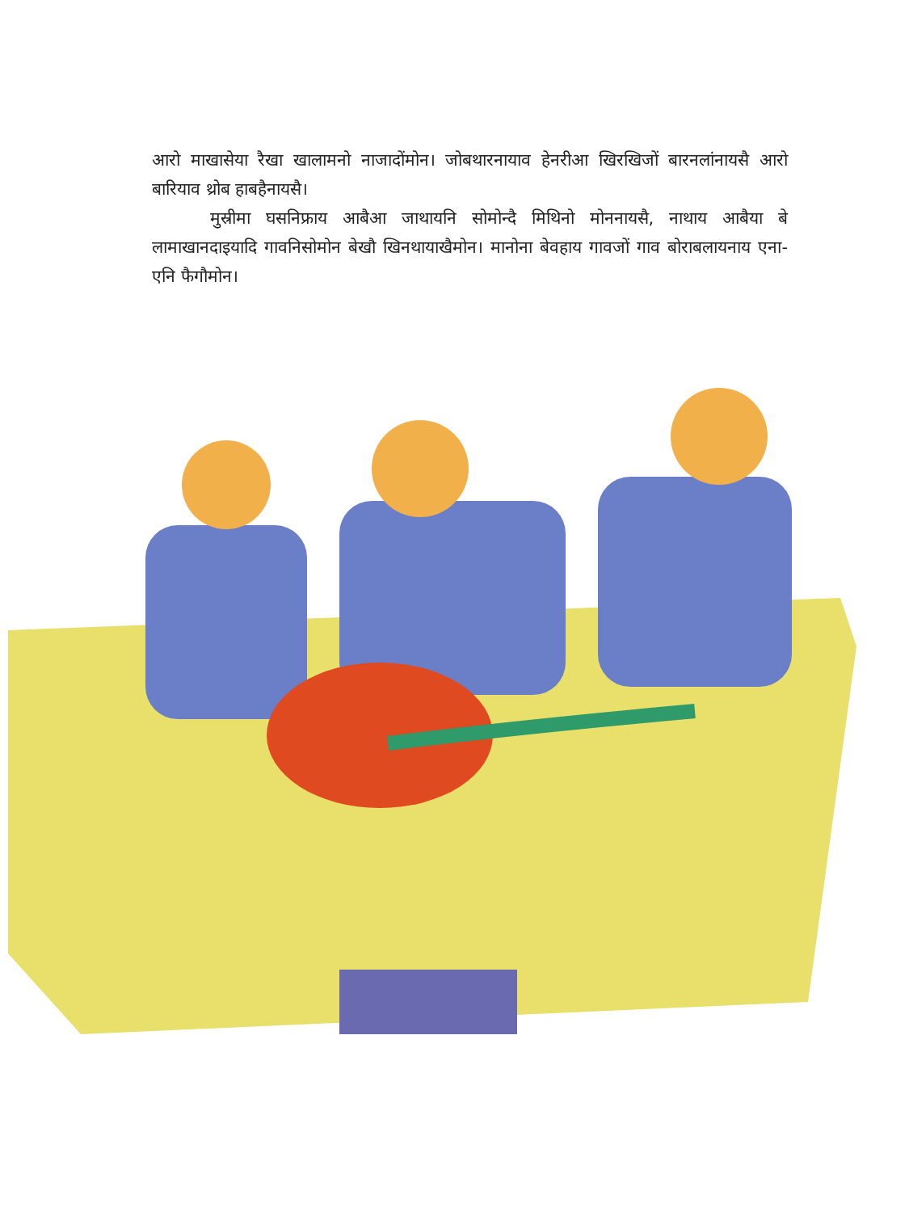आरो माखासेया रैखा खालामनो नाजादोंमोन। जोबथारनायाव हेनरीआ खिरखिजों बारनलांनायसै आरो बारियाव थ्रोब हाबहैनायसै।
मुस्रीमा घसनिफ्राय आबैआ जाथायनि सोमोन्दै मिथिनो मोननायसै, नाथाय आबैया बे लामाखानदाइयादि गावनिसोमोन बेखौ खिनथायाखैमोन। मानोना बेवहाय गावजों गाव बोराबलायनाय एना-एनि फैगौमोन।